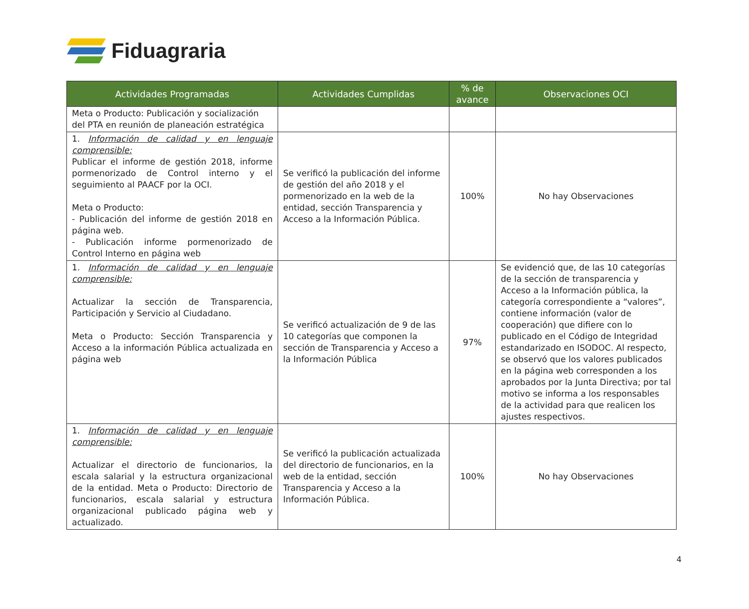Fiduagraria
| Actividades Programadas | Actividades Cumplidas | % de avance | Observaciones OCI |
| --- | --- | --- | --- |
| Meta o Producto: Publicación y socialización del PTA en reunión de planeación estratégica | | | |
| 1. Información de calidad y en lenguaje comprensible: Publicar el informe de gestión 2018, informe pormenorizado de Control interno y el seguimiento al PAACF por la OCI. Meta o Producto: - Publicación del informe de gestión 2018 en página web. - Publicación informe pormenorizado de Control Interno en página web | Se verificó la publicación del informe de gestión del año 2018 y el pormenorizado en la web de la entidad, sección Transparencia y Acceso a la Información Pública. | 100% | No hay Observaciones |
| 1. Información de calidad y en lenguaje comprensible: Actualizar la sección de Transparencia, Participación y Servicio al Ciudadano. Meta o Producto: Sección Transparencia y Acceso a la información Pública actualizada en página web | Se verificó actualización de 9 de las 10 categorías que componen la sección de Transparencia y Acceso a la Información Pública | 97% | Se evidenció que, de las 10 categorías de la sección de transparencia y Acceso a la Información pública, la categoría correspondiente a “valores”, contiene información (valor de cooperación) que difiere con lo publicado en el Código de Integridad estandarizado en ISODOC. Al respecto, se observó que los valores publicados en la página web corresponden a los aprobados por la Junta Directiva; por tal motivo se informa a los responsables de la actividad para que realicen los ajustes respectivos. |
| 1. Información de calidad y en lenguaje comprensible: Actualizar el directorio de funcionarios, la escala salarial y la estructura organizacional de la entidad. Meta o Producto: Directorio de funcionarios, escala salarial y estructura organizacional publicado página web y actualizado. | Se verificó la publicación actualizada del directorio de funcionarios, en la web de la entidad, sección Transparencia y Acceso a la Información Pública. | 100% | No hay Observaciones |
4